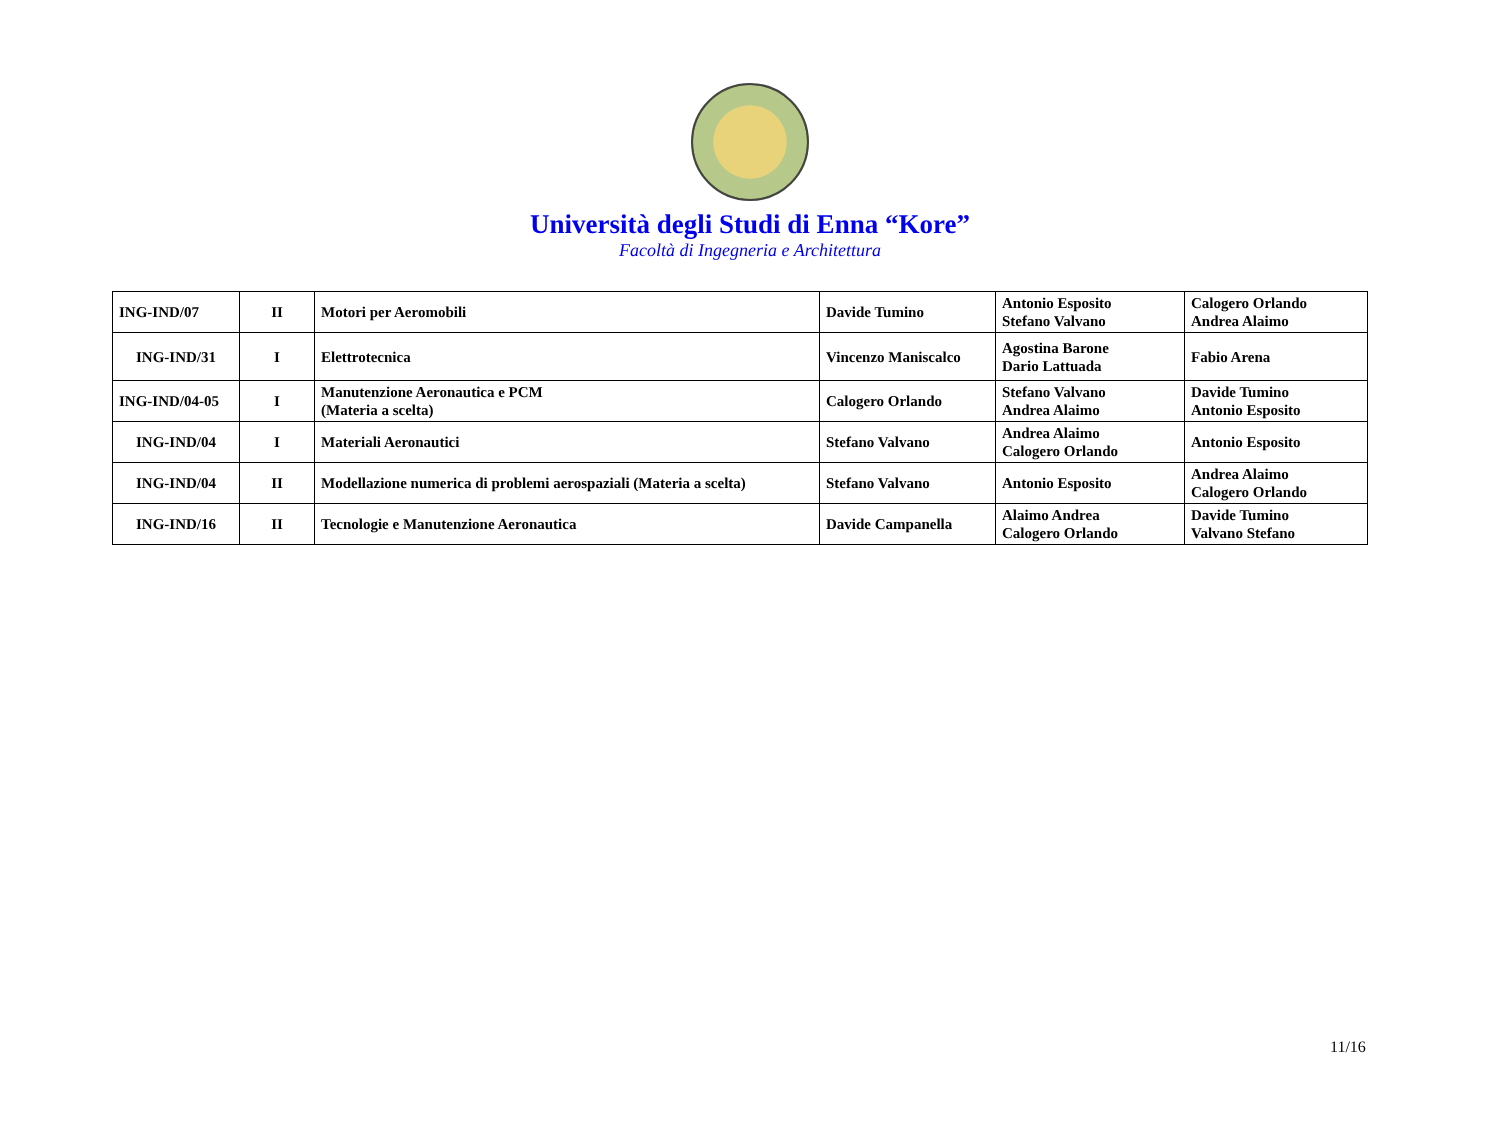Università degli Studi di Enna “Kore”
Facoltà di Ingegneria e Architettura
| ING-IND/07 | II | Motori per Aeromobili | Davide Tumino | Antonio Esposito Stefano Valvano | Calogero Orlando Andrea Alaimo |
| ING-IND/31 | I | Elettrotecnica | Vincenzo Maniscalco | Agostina Barone Dario Lattuada | Fabio Arena |
| ING-IND/04-05 | I | Manutenzione Aeronautica e PCM (Materia a scelta) | Calogero Orlando | Stefano Valvano Andrea Alaimo | Davide Tumino Antonio Esposito |
| ING-IND/04 | I | Materiali Aeronautici | Stefano Valvano | Andrea Alaimo Calogero Orlando | Antonio Esposito |
| ING-IND/04 | II | Modellazione numerica di problemi aerospaziali (Materia a scelta) | Stefano Valvano | Antonio Esposito | Andrea Alaimo Calogero Orlando |
| ING-IND/16 | II | Tecnologie e Manutenzione Aeronautica | Davide Campanella | Alaimo Andrea Calogero Orlando | Davide Tumino Valvano Stefano |
11/16